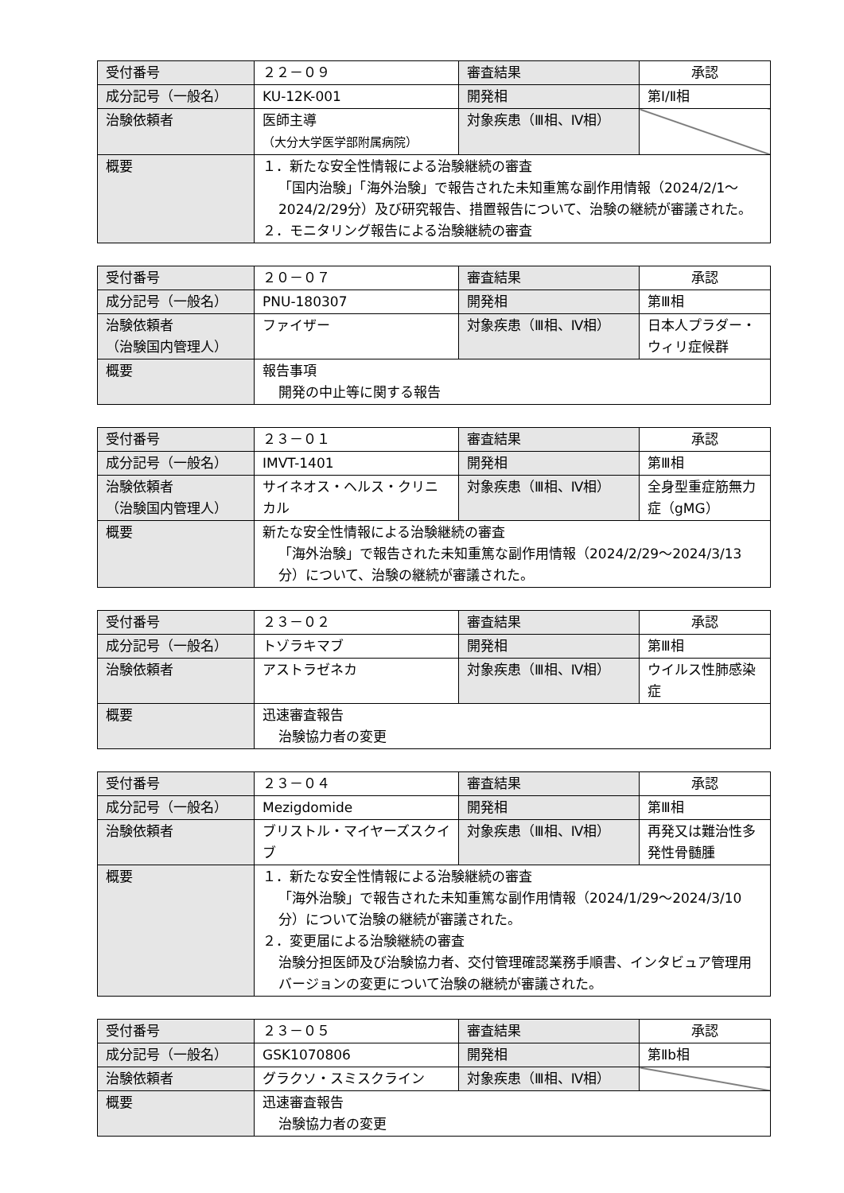| 受付番号 | ２２－０９ | 審査結果 | 承認 |
| 成分記号（一般名） | KU-12K-001 | 開発相 | 第Ⅰ/Ⅱ相 |
| 治験依頼者 | 医師主導 （大分大学医学部附属病院） | 対象疾患（Ⅲ相、Ⅳ相） | |
| 概要 | １．新たな安全性情報による治験継続の審査 「国内治験」「海外治験」で報告された未知重篤な副作用情報（2024/2/1～2024/2/29分）及び研究報告、措置報告について、治験の継続が審議された。 ２．モニタリング報告による治験継続の審査 | | |
| 受付番号 | ２０－０７ | 審査結果 | 承認 |
| 成分記号（一般名） | PNU-180307 | 開発相 | 第Ⅲ相 |
| 治験依頼者 （治験国内管理人） | ファイザー | 対象疾患（Ⅲ相、Ⅳ相） | 日本人プラダー・ウィリ症候群 |
| 概要 | 報告事項 開発の中止等に関する報告 | | |
| 受付番号 | ２３－０１ | 審査結果 | 承認 |
| 成分記号（一般名） | IMVT-1401 | 開発相 | 第Ⅲ相 |
| 治験依頼者 （治験国内管理人） | サイネオス・ヘルス・クリニカル | 対象疾患（Ⅲ相、Ⅳ相） | 全身型重症筋無力症（gMG） |
| 概要 | 新たな安全性情報による治験継続の審査 「海外治験」で報告された未知重篤な副作用情報（2024/2/29～2024/3/13分）について、治験の継続が審議された。 | | |
| 受付番号 | ２３－０２ | 審査結果 | 承認 |
| 成分記号（一般名） | トゾラキマブ | 開発相 | 第Ⅲ相 |
| 治験依頼者 | アストラゼネカ | 対象疾患（Ⅲ相、Ⅳ相） | ウイルス性肺感染症 |
| 概要 | 迅速審査報告 治験協力者の変更 | | |
| 受付番号 | ２３－０４ | 審査結果 | 承認 |
| 成分記号（一般名） | Mezigdomide | 開発相 | 第Ⅲ相 |
| 治験依頼者 | ブリストル・マイヤーズスクイブ | 対象疾患（Ⅲ相、Ⅳ相） | 再発又は難治性多発性骨髄腫 |
| 概要 | １．新たな安全性情報による治験継続の審査 「海外治験」で報告された未知重篤な副作用情報（2024/1/29～2024/3/10分）について治験の継続が審議された。 ２．変更届による治験継続の審査 治験分担医師及び治験協力者、交付管理確認業務手順書、インタビュア管理用バージョンの変更について治験の継続が審議された。 | | |
| 受付番号 | ２３－０５ | 審査結果 | 承認 |
| 成分記号（一般名） | GSK1070806 | 開発相 | 第Ⅱb相 |
| 治験依頼者 | グラクソ・スミスクライン | 対象疾患（Ⅲ相、Ⅳ相） | |
| 概要 | 迅速審査報告 治験協力者の変更 | | |